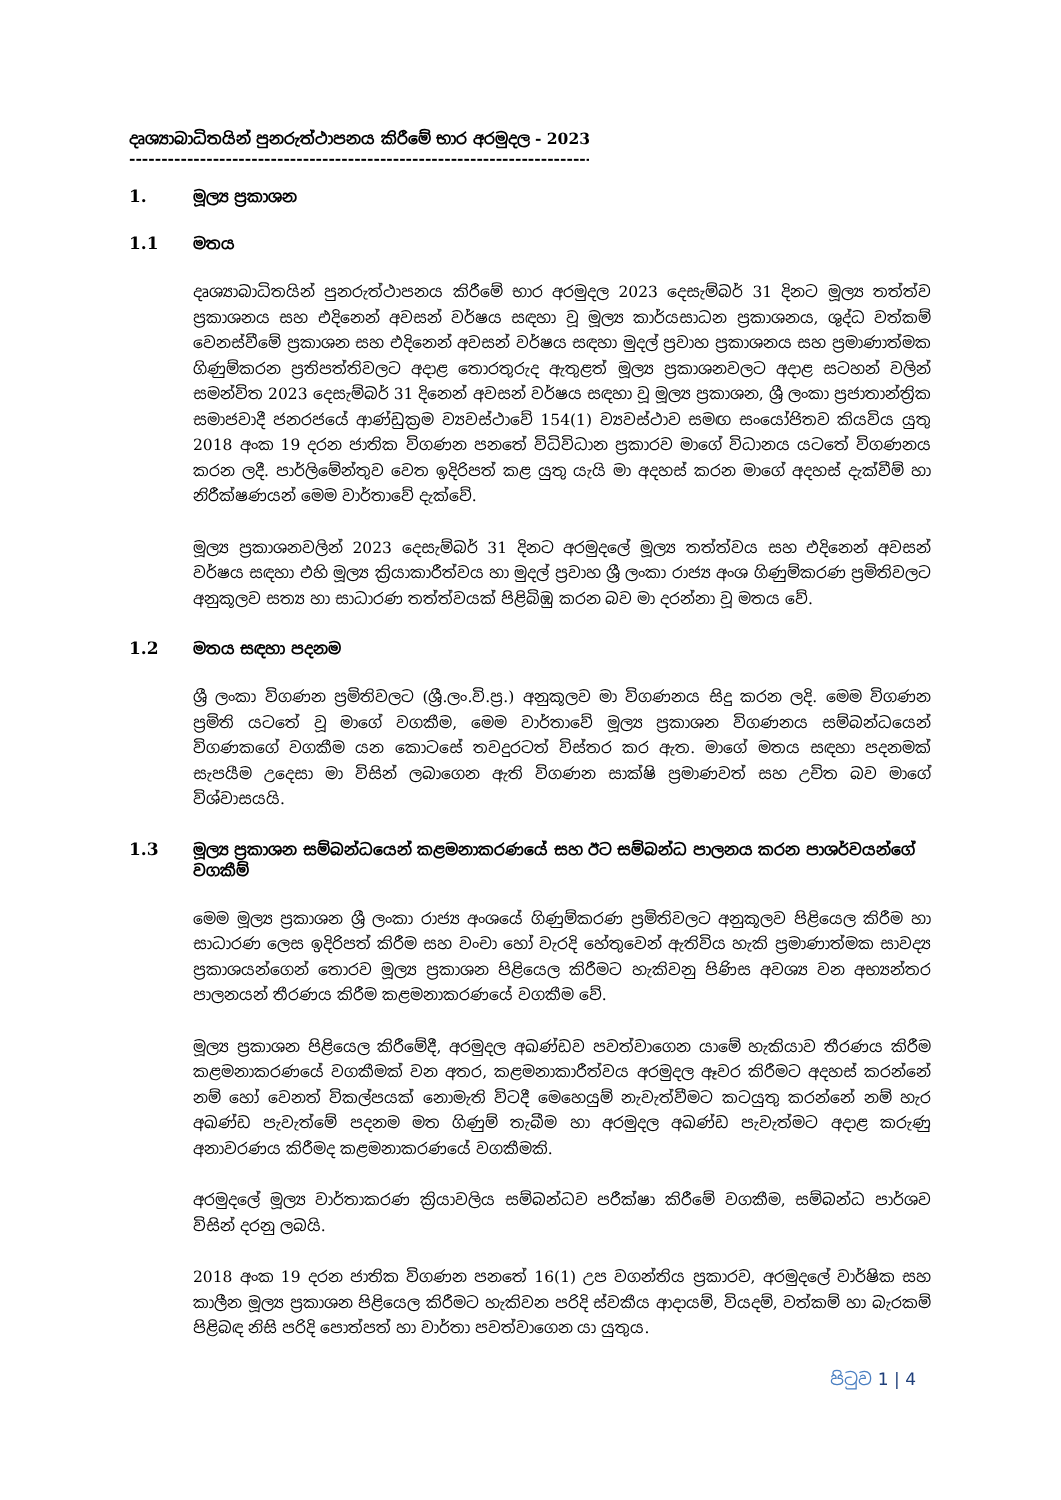දෘශ්‍යාබාධිතයින් පුනරුත්ථාපනය කිරීමේ භාර අරමුදල - 2023
------------------------------------------------------------------------------------
1. මූල්‍ය ප්‍රකාශන
1.1 මතය
දෘශ්‍යාබාධිතයින් පුනරුත්ථාපනය කිරීමේ භාර අරමුදල 2023 දෙසැම්බර් 31 දිනට මූල්‍ය තත්ත්ව ප්‍රකාශනය සහ එදිනෙන් අවසන් වර්ෂය සඳහා වූ මූල්‍ය කාර්යසාධන ප්‍රකාශනය, ශුද්ධ වත්කම් වෙනස්වීමේ ප්‍රකාශන සහ එදිනෙන් අවසන් වර්ෂය සඳහා මුදල් ප්‍රවාහ ප්‍රකාශනය සහ ප්‍රමාණාත්මක ගිණුම්කරන ප්‍රතිපත්තිවලට අදාළ තොරතුරුද ඇතුළත් මූල්‍ය ප්‍රකාශනවලට අදාළ සටහන් වලින් සමන්විත 2023 දෙසැම්බර් 31 දිනෙන් අවසන් වර්ෂය සඳහා වූ මූල්‍ය ප්‍රකාශන, ශ්‍රී ලංකා ප්‍රජාතාන්ත්‍රික සමාජවාදී ජනරජයේ ආණ්ඩුක්‍රම ව්‍යවස්ථාවේ 154(1) ව්‍යවස්ථාව සමඟ සංයෝජිතව කියවිය යුතු 2018 අංක 19 දරන ජාතික විගණන පනතේ විධිවිධාන ප්‍රකාරව මාගේ විධානය යටතේ විගණනය කරන ලදී. පාර්ලිමේන්තුව වෙත ඉදිරිපත් කළ යුතු යැයි මා අදහස් කරන මාගේ අදහස් දැක්වීම් හා නිරීක්ෂණයන් මෙම වාර්තාවේ දැක්වේ.
මූල්‍ය ප්‍රකාශනවලින් 2023 දෙසැම්බර් 31 දිනට අරමුදලේ මූල්‍ය තත්ත්වය සහ එදිනෙන් අවසන් වර්ෂය සඳහා එහි මූල්‍ය ක්‍රියාකාරීත්වය හා මුදල් ප්‍රවාහ ශ්‍රී ලංකා රාජ්‍ය අංශ ගිණුම්කරණ ප්‍රමිතිවලට අනුකූලව සත්‍ය හා සාධාරණ තත්ත්වයක් පිළිබිඹු කරන බව මා දරන්නා වූ මතය වේ.
1.2 මතය සඳහා පදනම
ශ්‍රී ලංකා විගණන ප්‍රමිතිවලට (ශ්‍රී.ලං.වි.ප්‍ර.) අනුකූලව මා විගණනය සිදු කරන ලදි. මෙම විගණන ප්‍රමිති යටතේ වූ මාගේ වගකීම, මෙම වාර්තාවේ මූල්‍ය ප්‍රකාශන විගණනය සම්බන්ධයෙන් විගණකගේ වගකීම යන කොටසේ තවදුරටත් විස්තර කර ඇත. මාගේ මතය සඳහා පදනමක් සැපයීම උදෙසා මා විසින් ලබාගෙන ඇති විගණන සාක්ෂි ප්‍රමාණවත් සහ උචිත බව මාගේ විශ්වාසයයි.
1.3 මූල්‍ය ප්‍රකාශන සම්බන්ධයෙන් කළමනාකරණයේ සහ ඊට සම්බන්ධ පාලනය කරන පාශර්වයන්ගේ වගකීම්
මෙම මූල්‍ය ප්‍රකාශන ශ්‍රී ලංකා රාජ්‍ය අංශයේ ගිණුම්කරණ ප්‍රමිතිවලට අනුකූලව පිළියෙල කිරීම හා සාධාරණ ලෙස ඉදිරිපත් කිරීම සහ වංචා හෝ වැරදි හේතුවෙන් ඇතිවිය හැකි ප්‍රමාණාත්මක සාවද්‍ය ප්‍රකාශයන්ගෙන් තොරව මූල්‍ය ප්‍රකාශන පිළියෙල කිරීමට හැකිවනු පිණිස අවශ්‍ය වන අභ්‍යන්තර පාලනයන් තීරණය කිරීම කළමනාකරණයේ වගකීම වේ.
මූල්‍ය ප්‍රකාශන පිළියෙල කිරීමේදී, අරමුදල අඛණ්ඩව පවත්වාගෙන යාමේ හැකියාව තීරණය කිරීම කළමනාකරණයේ වගකීමක් වන අතර, කළමනාකාරීත්වය අරමුදල ඈවර කිරීමට අදහස් කරන්නේ නම් හෝ වෙනත් විකල්පයක් නොමැති විටදී මෙහෙයුම් නැවැත්වීමට කටයුතු කරන්නේ නම් හැර අඛණ්ඩ පැවැත්මේ පදනම මත ගිණුම් තැබීම හා අරමුදල අඛණ්ඩ පැවැත්මට අදාළ කරුණු අනාවරණය කිරීමද කළමනාකරණයේ වගකීමකි.
අරමුදලේ මූල්‍ය වාර්තාකරණ ක්‍රියාවලිය සම්බන්ධව පරීක්ෂා කිරීමේ වගකීම, සම්බන්ධ පාර්ශව විසින් දරනු ලබයි.
2018 අංක 19 දරන ජාතික විගණන පනතේ 16(1) උප වගන්තිය ප්‍රකාරව, අරමුදලේ වාර්ෂික සහ කාලීන මූල්‍ය ප්‍රකාශන පිළියෙල කිරීමට හැකිවන පරිදි ස්වකීය ආදායම්, වියදම්, වත්කම් හා බැරකම් පිළිබඳ නිසි පරිදි පොත්පත් හා වාර්තා පවත්වාගෙන යා යුතුය.
පිටුව 1 | 4